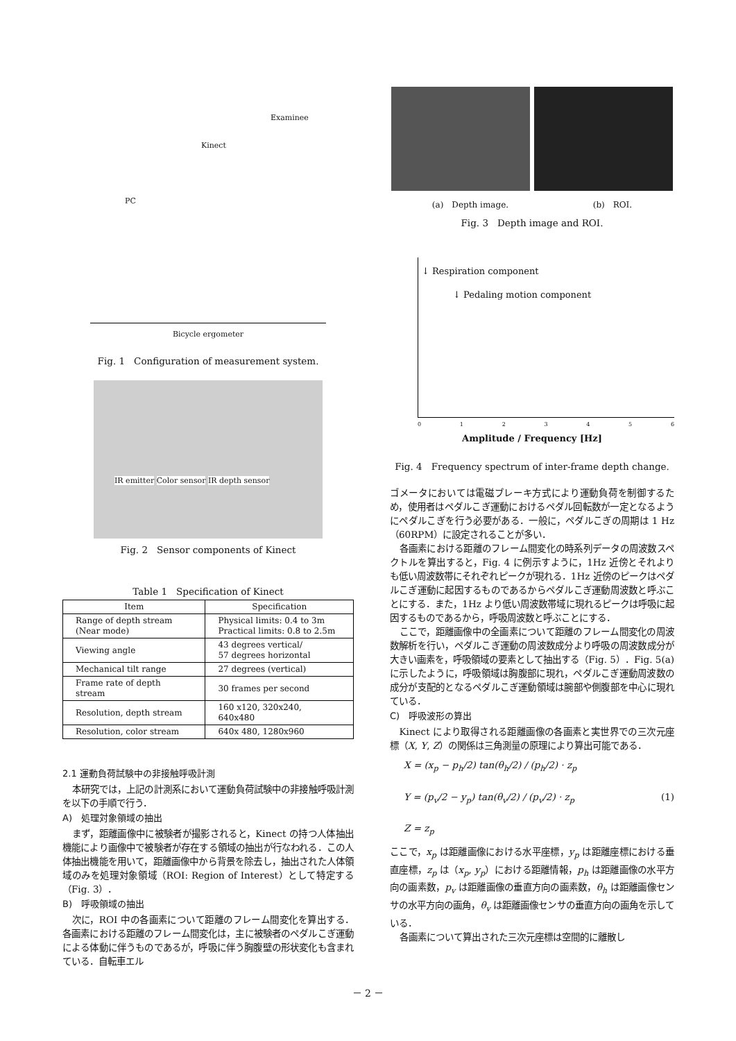Examinee
Kinect
PC
Bicycle ergometer
Fig. 1　Configuration of measurement system.
IR emitter Color sensor IR depth sensor
Fig. 2　Sensor components of Kinect
Table 1　Specification of Kinect
| Item | Specification |
| --- | --- |
| Range of depth stream (Near mode) | Physical limits: 0.4 to 3m Practical limits: 0.8 to 2.5m |
| Viewing angle | 43 degrees vertical/ 57 degrees horizontal |
| Mechanical tilt range | 27 degrees (vertical) |
| Frame rate of depth stream | 30 frames per second |
| Resolution, depth stream | 160 x120, 320x240, 640x480 |
| Resolution, color stream | 640x 480, 1280x960 |
2.1 運動負荷試験中の非接触呼吸計測
本研究では，上記の計測系において運動負荷試験中の非接触呼吸計測を以下の手順で行う．
A)　処理対象領域の抽出
まず，距離画像中に被験者が撮影されると，Kinect の持つ人体抽出機能により画像中で被験者が存在する領域の抽出が行なわれる．この人体抽出機能を用いて，距離画像中から背景を除去し，抽出された人体領域のみを処理対象領域（ROI: Region of Interest）として特定する（Fig. 3）．
B)　呼吸領域の抽出
次に，ROI 中の各画素について距離のフレーム間変化を算出する．各画素における距離のフレーム間変化は，主に被験者のペダルこぎ運動による体動に伴うものであるが，呼吸に伴う胸腹壁の形状変化も含まれている．自転車エル
(a)　Depth image. (b)　ROI.
Fig. 3　Depth image and ROI.
↓ Respiration component
↓ Pedaling motion component
0123456
Amplitude / Frequency [Hz]
Fig. 4　Frequency spectrum of inter-frame depth change.
ゴメータにおいては電磁ブレーキ方式により運動負荷を制御するため，使用者はペダルこぎ運動におけるペダル回転数が一定となるようにペダルこぎを行う必要がある．一般に，ペダルこぎの周期は 1 Hz（60RPM）に設定されることが多い．
各画素における距離のフレーム間変化の時系列データの周波数スペクトルを算出すると，Fig. 4 に例示すように，1Hz 近傍とそれよりも低い周波数帯にそれぞれピークが現れる．1Hz 近傍のピークはペダルこぎ運動に起因するものであるからペダルこぎ運動周波数と呼ぶことにする．また，1Hz より低い周波数帯域に現れるピークは呼吸に起因するものであるから，呼吸周波数と呼ぶことにする．
ここで，距離画像中の全画素について距離のフレーム間変化の周波数解析を行い，ペダルこぎ運動の周波数成分より呼吸の周波数成分が大きい画素を，呼吸領域の要素として抽出する（Fig. 5）．Fig. 5(a)に示したように，呼吸領域は胸腹部に現れ，ペダルこぎ運動周波数の成分が支配的となるペダルこぎ運動領域は腕部や側腹部を中心に現れている．
C)　呼吸波形の算出
Kinect により取得される距離画像の各画素と実世界での三次元座標（X, Y, Z）の関係は三角測量の原理により算出可能である．
X = (x<sub>p</sub> − p<sub>h</sub>/2) tan(θ<sub>h</sub>/2) / (p<sub>h</sub>/2) · z<sub>p</sub>
Y = (p<sub>v</sub>/2 − y<sub>p</sub>) tan(θ<sub>v</sub>/2) / (p<sub>v</sub>/2) · z<sub>p</sub> (1)
Z = z<sub>p</sub>
ここで，x<sub>p</sub> は距離画像における水平座標，y<sub>p</sub> は距離座標における垂直座標，z<sub>p</sub> は（x<sub>p</sub>, y<sub>p</sub>）における距離情報，p<sub>h</sub> は距離画像の水平方向の画素数，p<sub>v</sub> は距離画像の垂直方向の画素数，θ<sub>h</sub> は距離画像センサの水平方向の画角，θ<sub>v</sub> は距離画像センサの垂直方向の画角を示している．
各画素について算出された三次元座標は空間的に離散し
－ 2 －